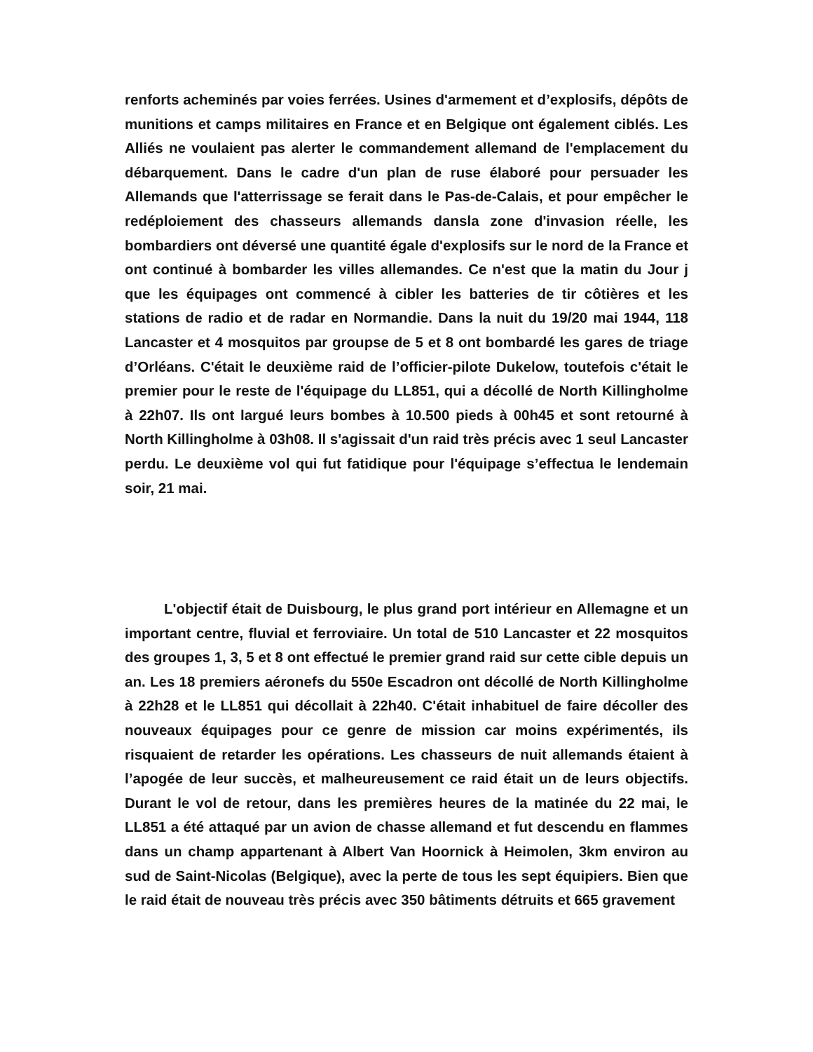renforts acheminés par voies ferrées. Usines d'armement et d’explosifs, dépôts de munitions et camps militaires en France et en Belgique ont également ciblés. Les Alliés ne voulaient pas alerter le commandement allemand de l'emplacement du débarquement. Dans le cadre d'un plan de ruse élaboré pour persuader les Allemands que l'atterrissage se ferait dans le Pas-de-Calais, et pour empêcher le redéploiement des chasseurs allemands dansla zone d'invasion réelle, les bombardiers ont déversé une quantité égale d'explosifs sur le nord de la France et ont continué à bombarder les villes allemandes. Ce n'est que la matin du Jour j que les équipages ont commencé à cibler les batteries de tir côtières et les stations de radio et de radar en Normandie. Dans la nuit du 19/20 mai 1944, 118 Lancaster et 4 mosquitos par groupse de 5 et 8 ont bombardé les gares de triage d’Orléans. C'était le deuxième raid de l’officier-pilote Dukelow, toutefois c'était le premier pour le reste de l'équipage du LL851, qui a décollé de North Killingholme à 22h07. Ils ont largué leurs bombes à 10.500 pieds à 00h45 et sont retourné à North Killingholme à 03h08. Il s'agissait d'un raid très précis avec 1 seul Lancaster perdu. Le deuxième vol qui fut fatidique pour l'équipage s’effectua le lendemain soir, 21 mai.
L'objectif était de Duisbourg, le plus grand port intérieur en Allemagne et un important centre, fluvial et ferroviaire. Un total de 510 Lancaster et 22 mosquitos des groupes 1, 3, 5 et 8 ont effectué le premier grand raid sur cette cible depuis un an. Les 18 premiers aéronefs du 550e Escadron ont décollé de North Killingholme à 22h28 et le LL851 qui décollait à 22h40. C'était inhabituel de faire décoller des nouveaux équipages pour ce genre de mission car moins expérimentés, ils risquaient de retarder les opérations. Les chasseurs de nuit allemands étaient à l’apogée de leur succès, et malheureusement ce raid était un de leurs objectifs. Durant le vol de retour, dans les premières heures de la matinée du 22 mai, le LL851 a été attaqué par un avion de chasse allemand et fut descendu en flammes dans un champ appartenant à Albert Van Hoornick à Heimolen, 3km environ au sud de Saint-Nicolas (Belgique), avec la perte de tous les sept équipiers. Bien que le raid était de nouveau très précis avec 350 bâtiments détruits et 665 gravement